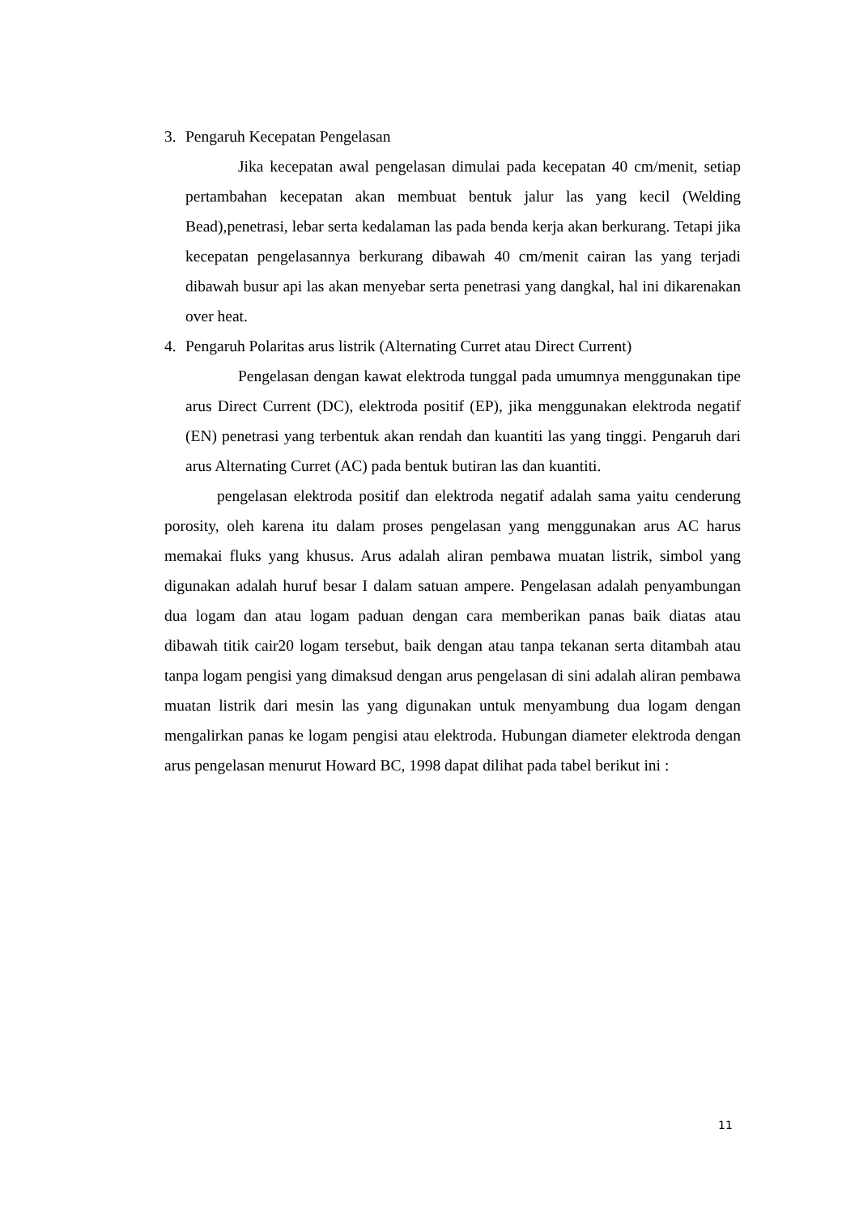3. Pengaruh Kecepatan Pengelasan
Jika kecepatan awal pengelasan dimulai pada kecepatan 40 cm/menit, setiap pertambahan kecepatan akan membuat bentuk jalur las yang kecil (Welding Bead),penetrasi, lebar serta kedalaman las pada benda kerja akan berkurang. Tetapi jika kecepatan pengelasannya berkurang dibawah 40 cm/menit cairan las yang terjadi dibawah busur api las akan menyebar serta penetrasi yang dangkal, hal ini dikarenakan over heat.
4. Pengaruh Polaritas arus listrik (Alternating Curret atau Direct Current)
Pengelasan dengan kawat elektroda tunggal pada umumnya menggunakan tipe arus Direct Current (DC), elektroda positif (EP), jika menggunakan elektroda negatif (EN) penetrasi yang terbentuk akan rendah dan kuantiti las yang tinggi. Pengaruh dari arus Alternating Curret (AC) pada bentuk butiran las dan kuantiti.
pengelasan elektroda positif dan elektroda negatif adalah sama yaitu cenderung porosity, oleh karena itu dalam proses pengelasan yang menggunakan arus AC harus memakai fluks yang khusus. Arus adalah aliran pembawa muatan listrik, simbol yang digunakan adalah huruf besar I dalam satuan ampere. Pengelasan adalah penyambungan dua logam dan atau logam paduan dengan cara memberikan panas baik diatas atau dibawah titik cair20 logam tersebut, baik dengan atau tanpa tekanan serta ditambah atau tanpa logam pengisi yang dimaksud dengan arus pengelasan di sini adalah aliran pembawa muatan listrik dari mesin las yang digunakan untuk menyambung dua logam dengan mengalirkan panas ke logam pengisi atau elektroda. Hubungan diameter elektroda dengan arus pengelasan menurut Howard BC, 1998 dapat dilihat pada tabel berikut ini :
11